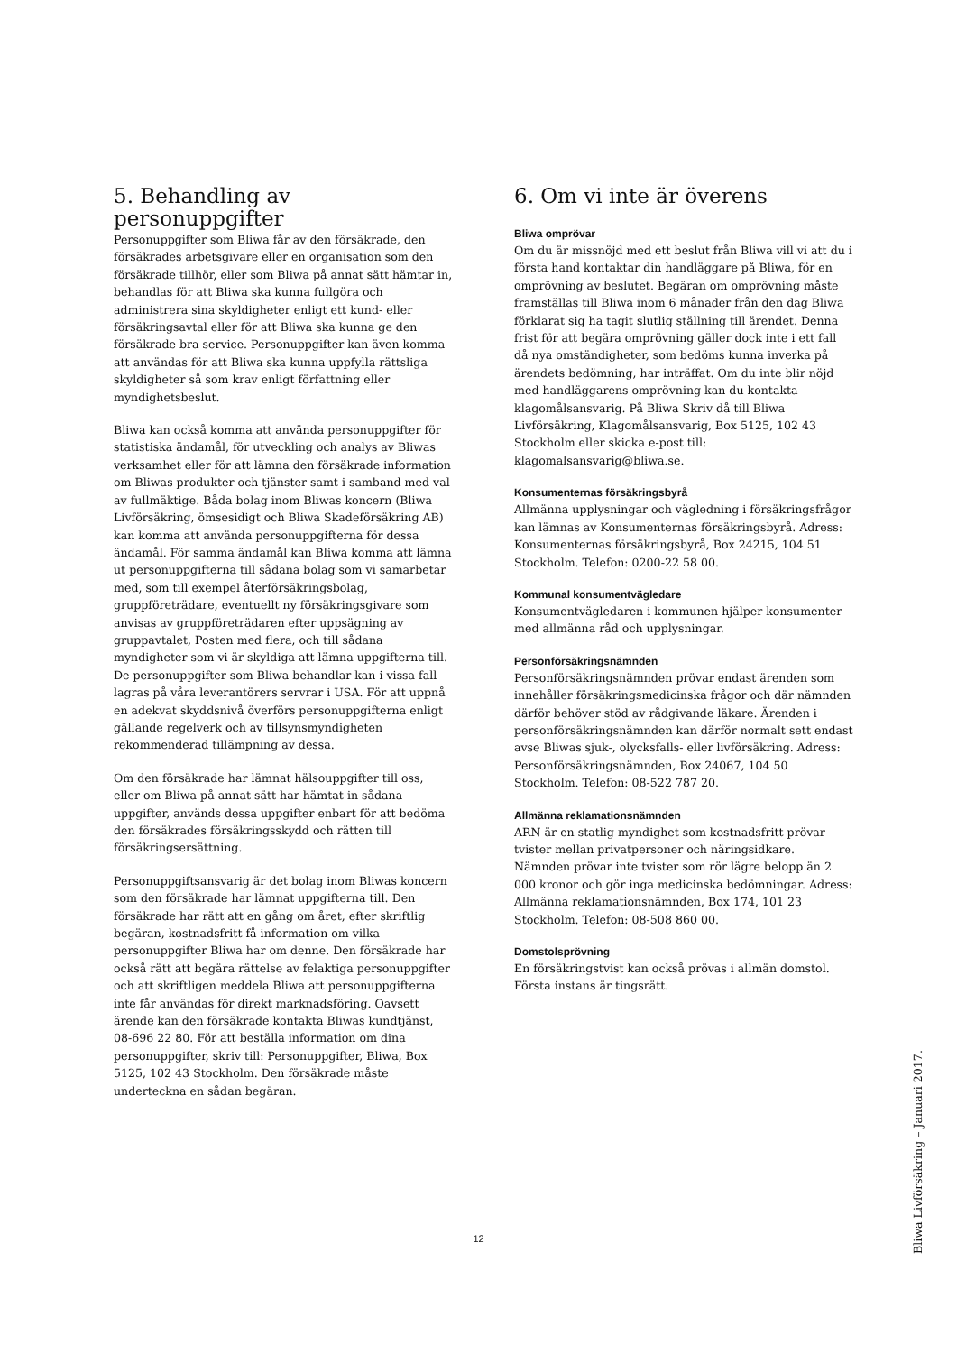5. Behandling av personuppgifter
Personuppgifter som Bliwa får av den försäkrade, den försäkrades arbetsgivare eller en organisation som den försäkrade tillhör, eller som Bliwa på annat sätt hämtar in, behandlas för att Bliwa ska kunna fullgöra och administrera sina skyldigheter enligt ett kund- eller försäkringsavtal eller för att Bliwa ska kunna ge den försäkrade bra service. Personuppgifter kan även komma att användas för att Bliwa ska kunna uppfylla rättsliga skyldigheter så som krav enligt författning eller myndighetsbeslut.
Bliwa kan också komma att använda personuppgifter för statistiska ändamål, för utveckling och analys av Bliwas verksamhet eller för att lämna den försäkrade information om Bliwas produkter och tjänster samt i samband med val av fullmäktige. Båda bolag inom Bliwas koncern (Bliwa Livförsäkring, ömsesidigt och Bliwa Skadeförsäkring AB) kan komma att använda personuppgifterna för dessa ändamål. För samma ändamål kan Bliwa komma att lämna ut personuppgifterna till sådana bolag som vi samarbetar med, som till exempel återförsäkringsbolag, gruppföreträdare, eventuellt ny försäkringsgivare som anvisas av gruppföreträdaren efter uppsägning av gruppavtalet, Posten med flera, och till sådana myndigheter som vi är skyldiga att lämna uppgifterna till. De personuppgifter som Bliwa behandlar kan i vissa fall lagras på våra leverantörers servrar i USA. För att uppnå en adekvat skyddsnivå överförs personuppgifterna enligt gällande regelverk och av tillsynsmyndigheten rekommenderad tillämpning av dessa.
Om den försäkrade har lämnat hälsouppgifter till oss, eller om Bliwa på annat sätt har hämtat in sådana uppgifter, används dessa uppgifter enbart för att bedöma den försäkrades försäkringsskydd och rätten till försäkringsersättning.
Personuppgiftsansvarig är det bolag inom Bliwas koncern som den försäkrade har lämnat uppgifterna till. Den försäkrade har rätt att en gång om året, efter skriftlig begäran, kostnadsfritt få information om vilka personuppgifter Bliwa har om denne. Den försäkrade har också rätt att begära rättelse av felaktiga personuppgifter och att skriftligen meddela Bliwa att personuppgifterna inte får användas för direkt marknadsföring. Oavsett ärende kan den försäkrade kontakta Bliwas kundtjänst, 08-696 22 80. För att beställa information om dina personuppgifter, skriv till: Personuppgifter, Bliwa, Box 5125, 102 43 Stockholm. Den försäkrade måste underteckna en sådan begäran.
6. Om vi inte är överens
Bliwa omprövar
Om du är missnöjd med ett beslut från Bliwa vill vi att du i första hand kontaktar din handläggare på Bliwa, för en omprövning av beslutet. Begäran om omprövning måste framställas till Bliwa inom 6 månader från den dag Bliwa förklarat sig ha tagit slutlig ställning till ärendet. Denna frist för att begära omprövning gäller dock inte i ett fall då nya omständigheter, som bedöms kunna inverka på ärendets bedömning, har inträffat. Om du inte blir nöjd med handläggarens omprövning kan du kontakta klagomålsansvarig. På Bliwa Skriv då till Bliwa Livförsäkring, Klagomålsansvarig, Box 5125, 102 43 Stockholm eller skicka e-post till: klagomalsansvarig@bliwa.se.
Konsumenternas försäkringsbyrå
Allmänna upplysningar och vägledning i försäkringsfrågor kan lämnas av Konsumenternas försäkringsbyrå. Adress: Konsumenternas försäkringsbyrå, Box 24215, 104 51 Stockholm. Telefon: 0200-22 58 00.
Kommunal konsumentvägledare
Konsumentvägledaren i kommunen hjälper konsumenter med allmänna råd och upplysningar.
Personförsäkringsnämnden
Personförsäkringsnämnden prövar endast ärenden som innehåller försäkringsmedicinska frågor och där nämnden därför behöver stöd av rådgivande läkare. Ärenden i personförsäkringsnämnden kan därför normalt sett endast avse Bliwas sjuk-, olycksfalls- eller livförsäkring. Adress: Personförsäkringsnämnden, Box 24067, 104 50 Stockholm. Telefon: 08-522 787 20.
Allmänna reklamationsnämnden
ARN är en statlig myndighet som kostnadsfritt prövar tvister mellan privatpersoner och näringsidkare. Nämnden prövar inte tvister som rör lägre belopp än 2 000 kronor och gör inga medicinska bedömningar. Adress: Allmänna reklamationsnämnden, Box 174, 101 23 Stockholm. Telefon: 08-508 860 00.
Domstolsprövning
En försäkringstvist kan också prövas i allmän domstol. Första instans är tingsrätt.
12
Bliwa Livförsäkring – Januari 2017.